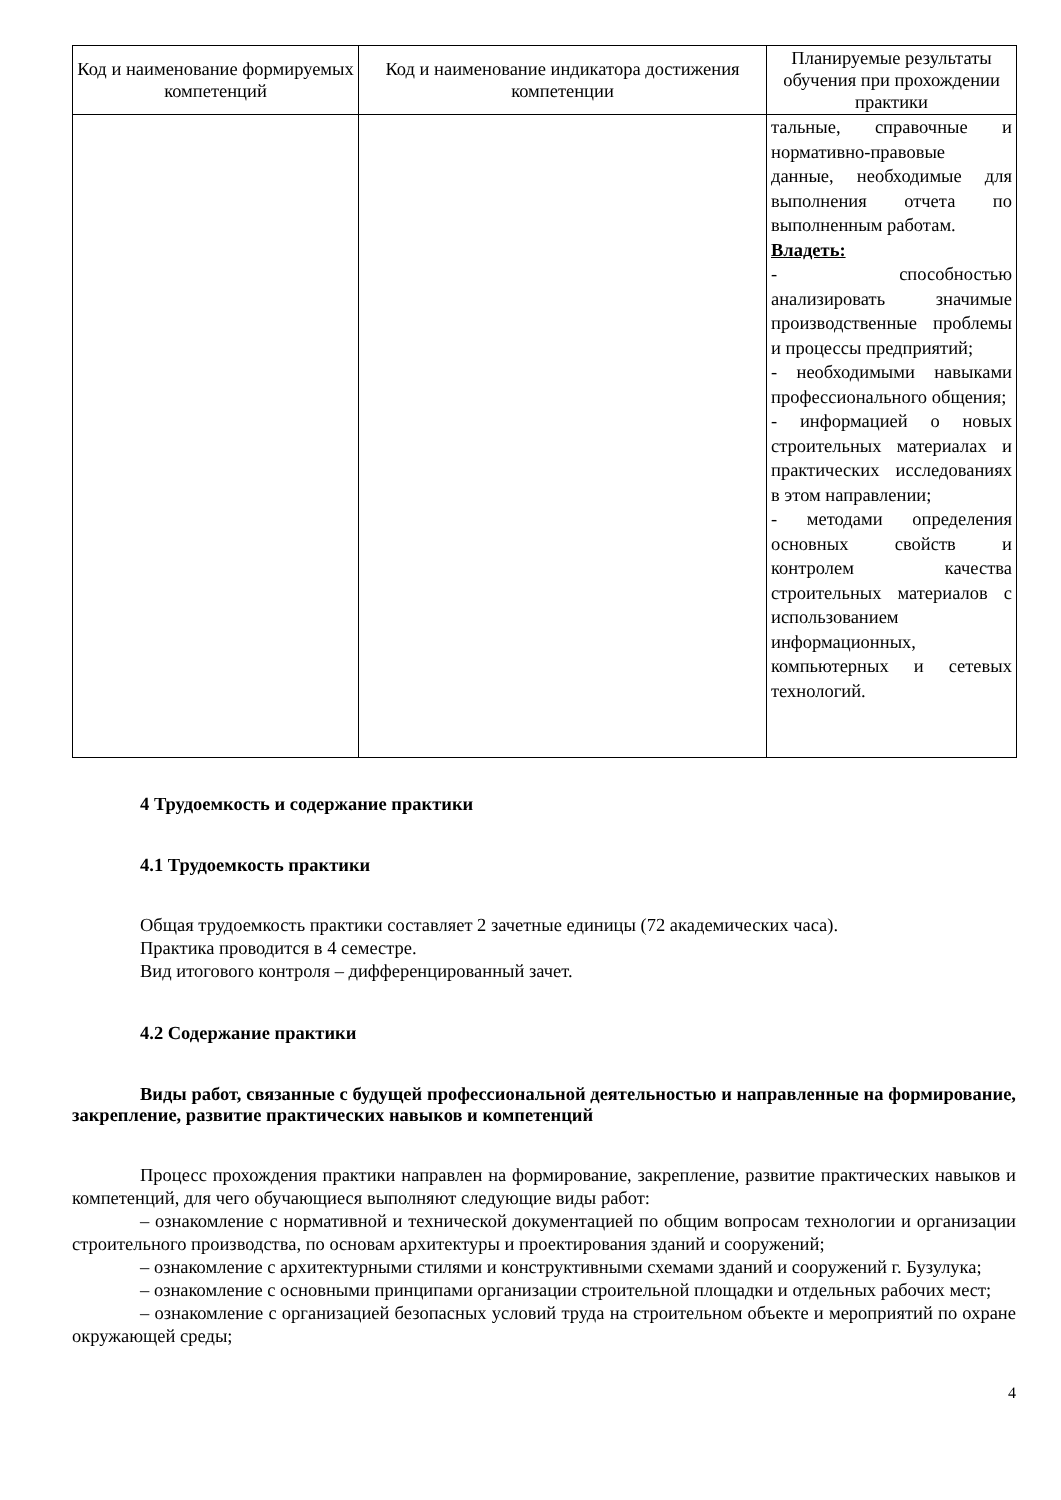| Код и наименование формируемых компетенций | Код и наименование индикатора достижения компетенции | Планируемые результаты обучения при прохождении практики |
| --- | --- | --- |
| | | тальные, справочные и нормативно-правовые данные, необходимые для выполнения отчета по выполненным работам. Владеть: - способностью анализировать значимые производственные проблемы и процессы предприятий; - необходимыми навыками профессионального общения; - информацией о новых строительных материалах и практических исследованиях в этом направлении; - методами определения основных свойств и контролем качества строительных материалов с использованием информационных, компьютерных и сетевых технологий. |
4 Трудоемкость и содержание практики
4.1 Трудоемкость практики
Общая трудоемкость практики составляет 2 зачетные единицы (72 академических часа).
Практика проводится в 4 семестре.
Вид итогового контроля – дифференцированный зачет.
4.2 Содержание практики
Виды работ, связанные с будущей профессиональной деятельностью и направленные на формирование, закрепление, развитие практических навыков и компетенций
Процесс прохождения практики направлен на формирование, закрепление, развитие практических навыков и компетенций, для чего обучающиеся выполняют следующие виды работ:
– ознакомление с нормативной и технической документацией по общим вопросам технологии и организации строительного производства, по основам архитектуры и проектирования зданий и сооружений;
– ознакомление с архитектурными стилями и конструктивными схемами зданий и сооружений г. Бузулука;
– ознакомление с основными принципами организации строительной площадки и отдельных рабочих мест;
– ознакомление с организацией безопасных условий труда на строительном объекте и мероприятий по охране окружающей среды;
4